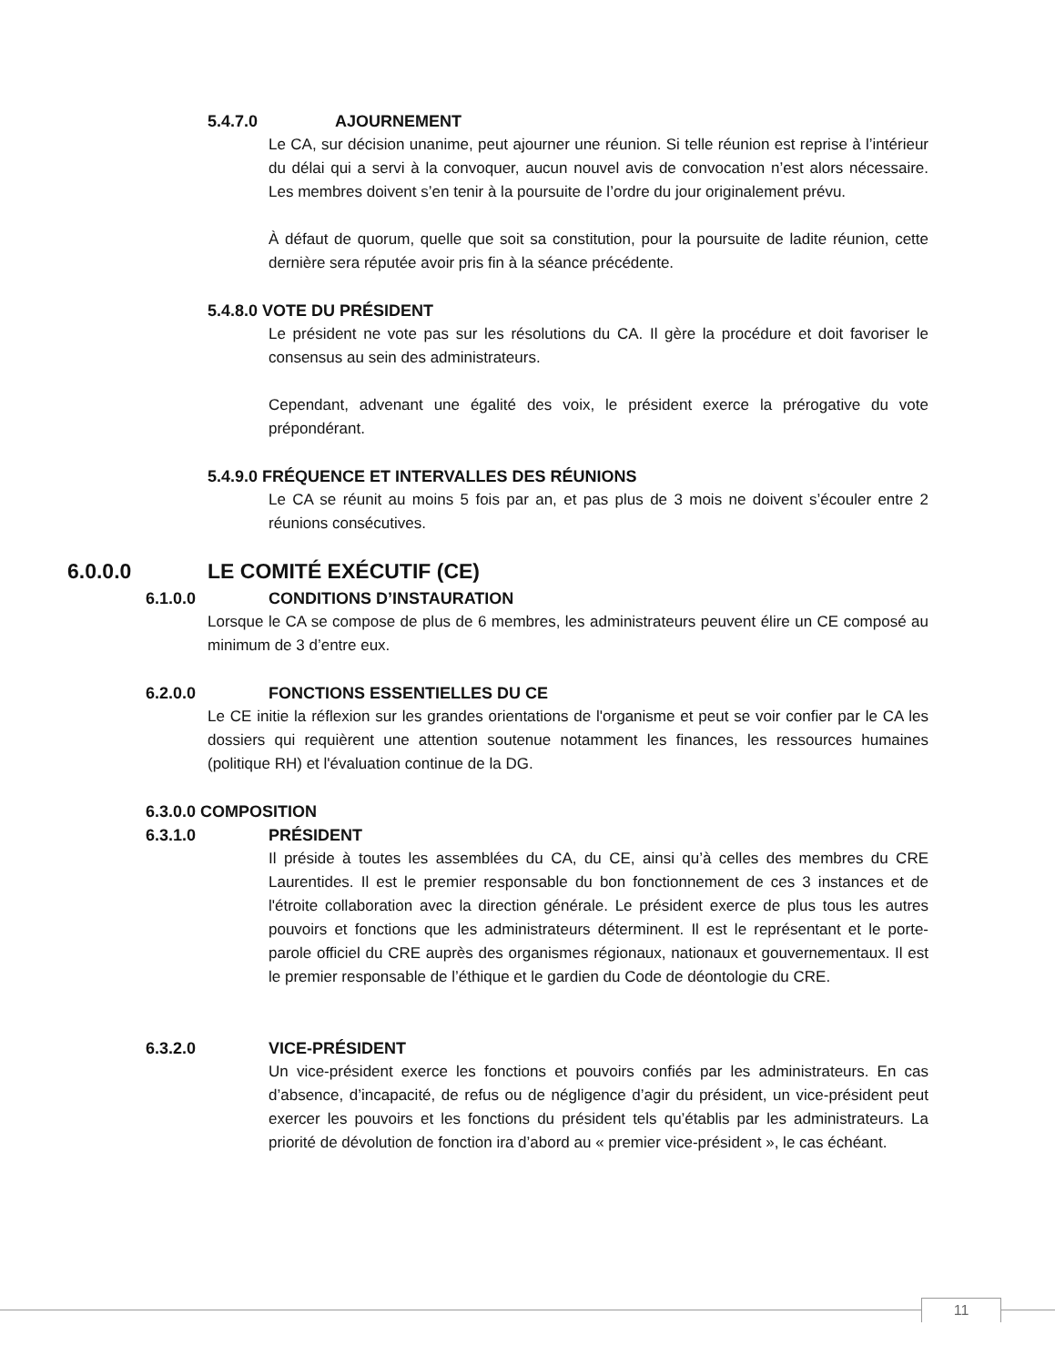5.4.7.0 AJOURNEMENT
Le CA, sur décision unanime, peut ajourner une réunion. Si telle réunion est reprise à l’intérieur du délai qui a servi à la convoquer, aucun nouvel avis de convocation n’est alors nécessaire. Les membres doivent s’en tenir à la poursuite de l’ordre du jour originalement prévu.
À défaut de quorum, quelle que soit sa constitution, pour la poursuite de ladite réunion, cette dernière sera réputée avoir pris fin à la séance précédente.
5.4.8.0 VOTE DU PRÉSIDENT
Le président ne vote pas sur les résolutions du CA. Il gère la procédure et doit favoriser le consensus au sein des administrateurs.
Cependant, advenant une égalité des voix, le président exerce la prérogative du vote prépondérant.
5.4.9.0 FRÉQUENCE ET INTERVALLES DES RÉUNIONS
Le CA se réunit au moins 5 fois par an, et pas plus de 3 mois ne doivent s’écouler entre 2 réunions consécutives.
6.0.0.0 LE COMITÉ EXÉCUTIF (CE)
6.1.0.0 CONDITIONS D’INSTAURATION
Lorsque le CA se compose de plus de 6 membres, les administrateurs peuvent élire un CE composé au minimum de 3 d’entre eux.
6.2.0.0 FONCTIONS ESSENTIELLES DU CE
Le CE initie la réflexion sur les grandes orientations de l'organisme et peut se voir confier par le CA les dossiers qui requièrent une attention soutenue notamment les finances, les ressources humaines (politique RH) et l'évaluation continue de la DG.
6.3.0.0 COMPOSITION
6.3.1.0 PRÉSIDENT
Il préside à toutes les assemblées du CA, du CE, ainsi qu’à celles des membres du CRE Laurentides. Il est le premier responsable du bon fonctionnement de ces 3 instances et de l'étroite collaboration avec la direction générale. Le président exerce de plus tous les autres pouvoirs et fonctions que les administrateurs déterminent. Il est le représentant et le porte-parole officiel du CRE auprès des organismes régionaux, nationaux et gouvernementaux. Il est le premier responsable de l’éthique et le gardien du Code de déontologie du CRE.
6.3.2.0 VICE-PRÉSIDENT
Un vice-président exerce les fonctions et pouvoirs confiés par les administrateurs. En cas d’absence, d’incapacité, de refus ou de négligence d’agir du président, un vice-président peut exercer les pouvoirs et les fonctions du président tels qu’établis par les administrateurs. La priorité de dévolution de fonction ira d’abord au « premier vice-président », le cas échéant.
11